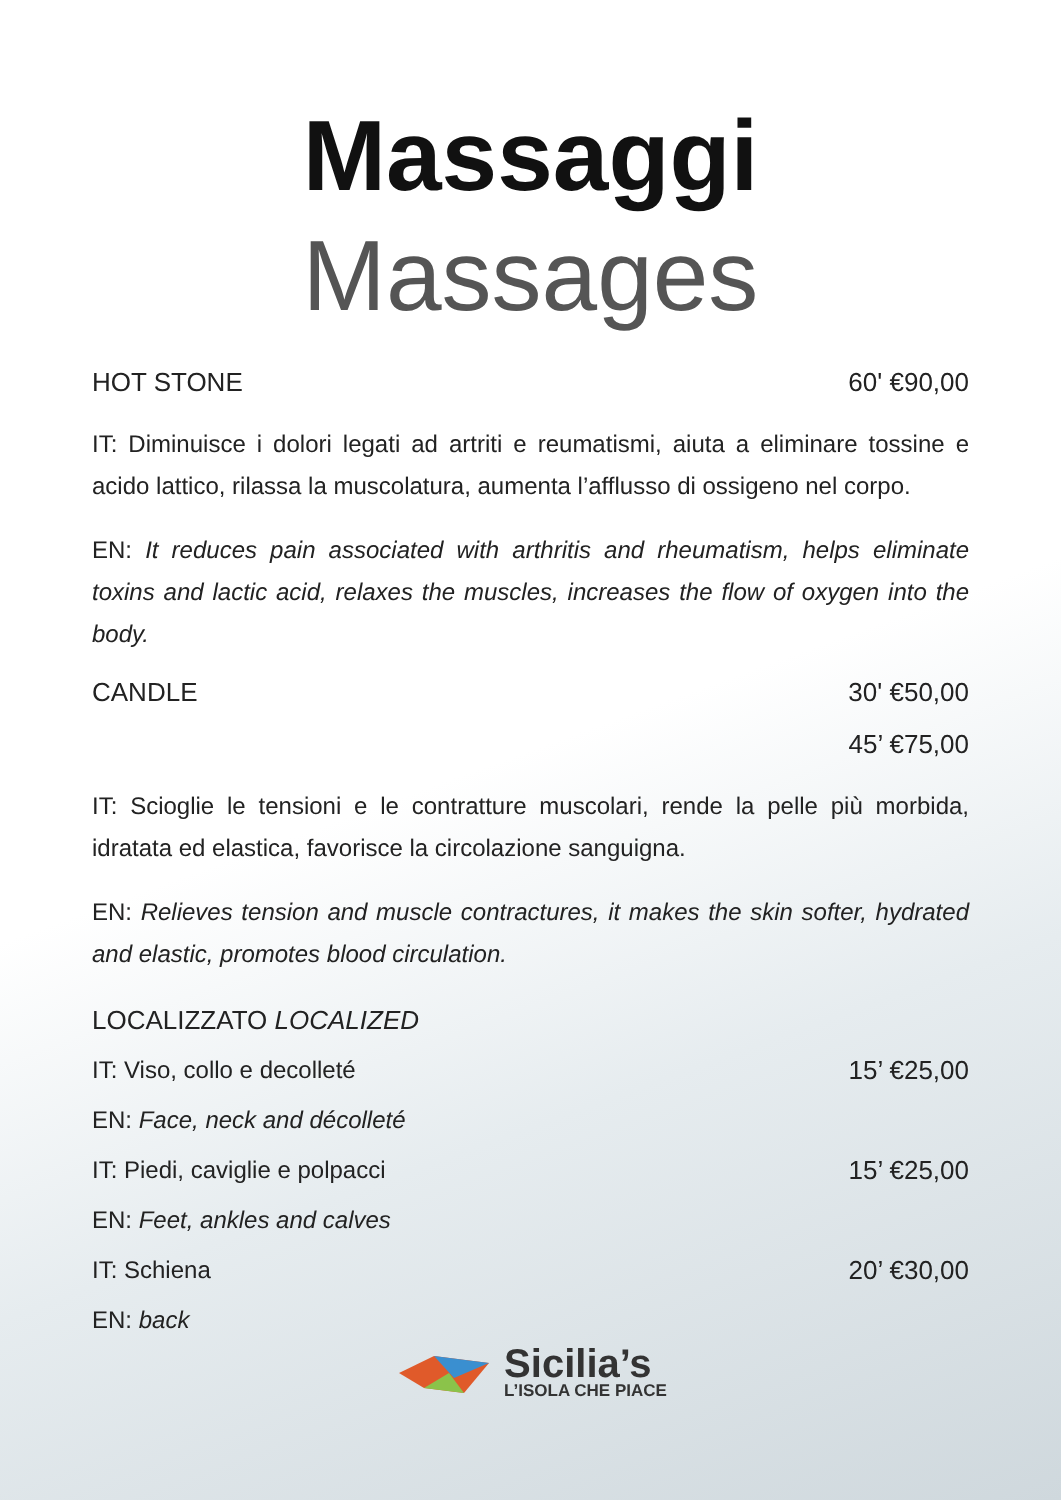Massaggi Massages
HOT STONE 60' €90,00
IT: Diminuisce i dolori legati ad artriti e reumatismi, aiuta a eliminare tossine e acido lattico, rilassa la muscolatura, aumenta l’afflusso di ossigeno nel corpo.
EN: It reduces pain associated with arthritis and rheumatism, helps eliminate toxins and lactic acid, relaxes the muscles, increases the flow of oxygen into the body.
CANDLE 30' €50,00
45’ €75,00
IT: Scioglie le tensioni e le contratture muscolari, rende la pelle più morbida, idratata ed elastica, favorisce la circolazione sanguigna.
EN: Relieves tension and muscle contractures, it makes the skin softer, hydrated and elastic, promotes blood circulation.
LOCALIZZATO LOCALIZED
IT: Viso, collo e decolleté 15’ €25,00
EN: Face, neck and décolleté
IT: Piedi, caviglie e polpacci 15’ €25,00
EN: Feet, ankles and calves
IT: Schiena 20’ €30,00
EN: back
Sicilia’s
L’ISOLA CHE PIACE